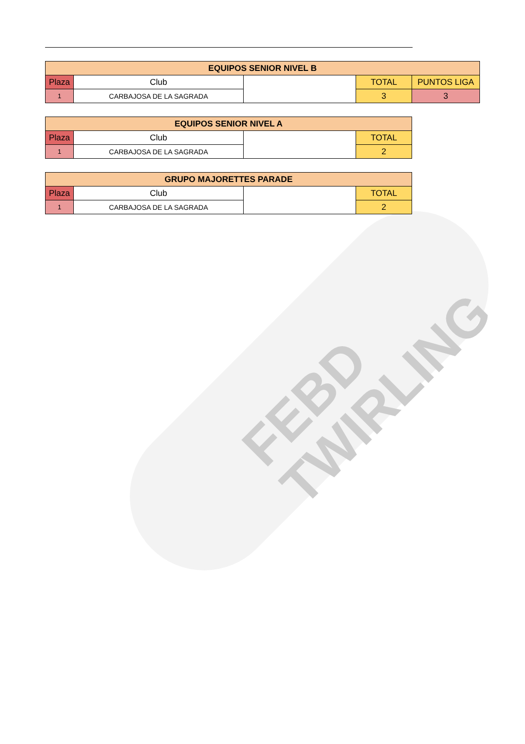FEBD
TWIRLING
| EQUIPOS SENIOR NIVEL B | | | | |
| --- | --- | --- | --- | --- |
| Plaza | Club | | TOTAL | PUNTOS LIGA |
| 1 | CARBAJOSA DE LA SAGRADA | | 3 | 3 |
| EQUIPOS SENIOR NIVEL A | | | |
| --- | --- | --- | --- |
| Plaza | Club | | TOTAL |
| 1 | CARBAJOSA DE LA SAGRADA | | 2 |
| GRUPO MAJORETTES PARADE | | | |
| --- | --- | --- | --- |
| Plaza | Club | | TOTAL |
| 1 | CARBAJOSA DE LA SAGRADA | | 2 |